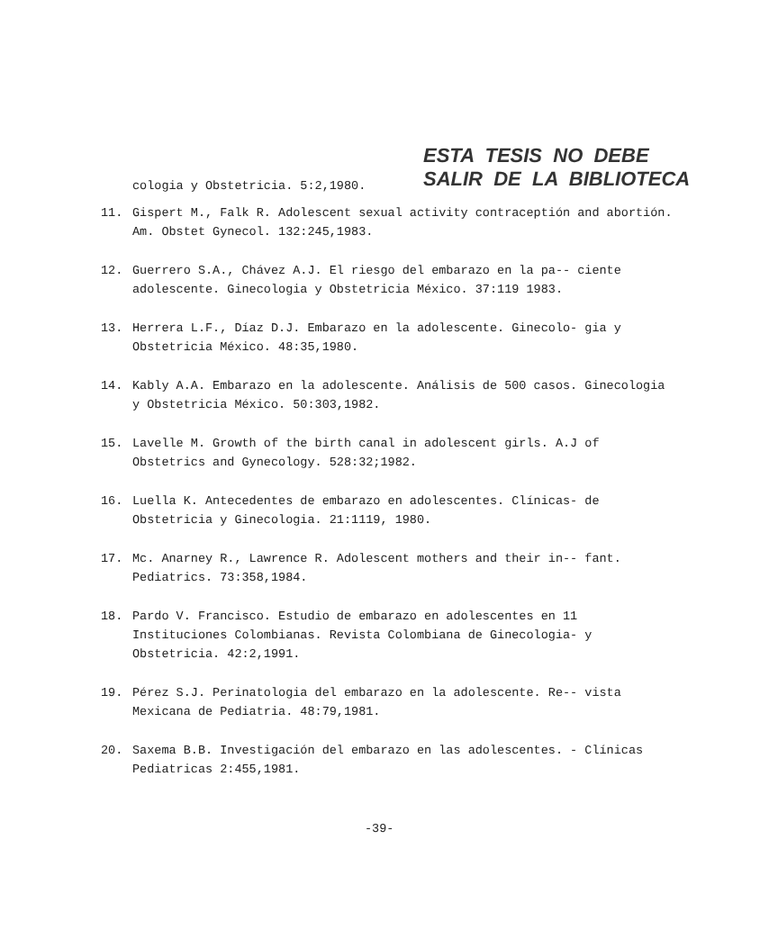ESTA TESIS NO DEBE
SALIR DE LA BIBLIOTECA
cologia y Obstetricia. 5:2,1980.
11. Gispert M., Falk R. Adolescent sexual activity contraceptión and abortión. Am. Obstet Gynecol. 132:245,1983.
12. Guerrero S.A., Chávez A.J. El riesgo del embarazo en la pa-- ciente adolescente. Ginecologia y Obstetricia México. 37:119 1983.
13. Herrera L.F., Díaz D.J. Embarazo en la adolescente. Ginecolo- gia y Obstetricia México. 48:35,1980.
14. Kably A.A. Embarazo en la adolescente. Análisis de 500 casos. Ginecologia y Obstetricia México. 50:303,1982.
15. Lavelle M. Growth of the birth canal in adolescent girls. A.J of Obstetrics and Gynecology. 528:32;1982.
16. Luella K. Antecedentes de embarazo en adolescentes. Clínicas- de Obstetricia y Ginecologia. 21:1119, 1980.
17. Mc. Anarney R., Lawrence R. Adolescent mothers and their in-- fant. Pediatrics. 73:358,1984.
18. Pardo V. Francisco. Estudio de embarazo en adolescentes en 11 Instituciones Colombianas. Revista Colombiana de Ginecologia- y Obstetricia. 42:2,1991.
19. Pérez S.J. Perinatologia del embarazo en la adolescente. Re-- vista Mexicana de Pediatria. 48:79,1981.
20. Saxema B.B. Investigación del embarazo en las adolescentes. - Clínicas Pediatricas 2:455,1981.
-39-